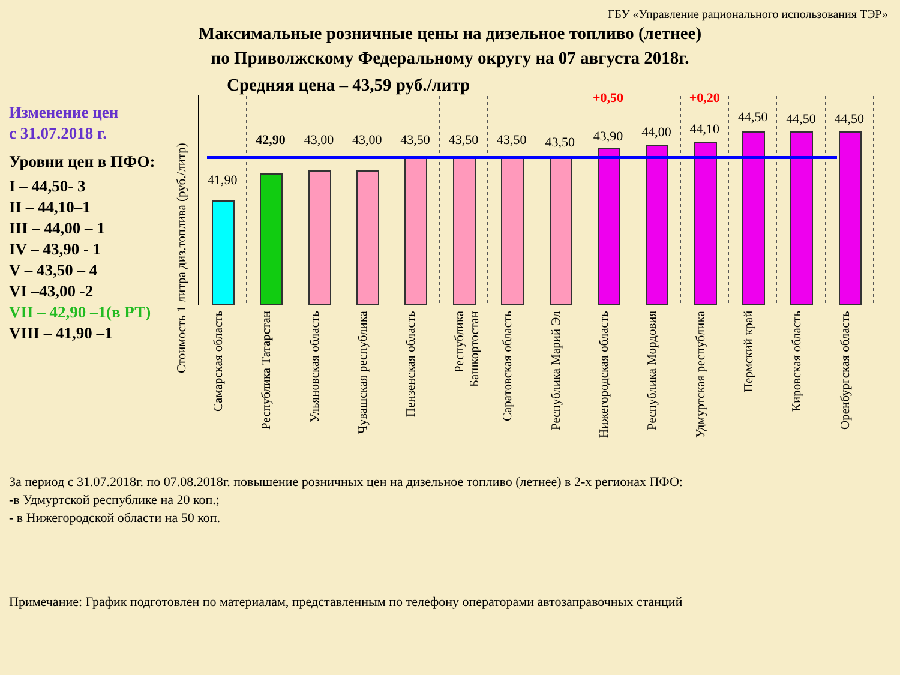ГБУ «Управление рационального использования ТЭР»
Максимальные розничные цены на дизельное топливо (летнее)
по Приволжскому Федеральному округу на 07 августа 2018г.
Средняя цена – 43,59 руб./литр
Изменение цен
с 31.07.2018 г.
Уровни цен в ПФО:
I – 44,50- 3
II – 44,10–1
III – 44,00 – 1
IV – 43,90 - 1
V – 43,50 – 4
VI –43,00 -2
VII – 42,90 –1(в РТ)
VIII – 41,90 –1
Стоимость 1 литра диз.топлива (руб./литр)
41,90
Самарская область
42,90
Республика Татарстан
43,00
Ульяновская область
43,00
Чувашская республика
43,50
Пензенская область
43,50
Республика Башкортостан
43,50
Саратовская область
43,50
Республика Марий Эл
+0,50
43,90
Нижегородская область
44,00
Республика Мордовия
+0,20
44,10
Удмуртская республика
44,50
Пермский край
44,50
Кировская область
44,50
Оренбургская область
За период с 31.07.2018г. по 07.08.2018г. повышение розничных цен на дизельное топливо (летнее) в 2-х регионах ПФО:
-в Удмуртской республике на 20 коп.;
- в Нижегородской области на 50 коп.
Примечание: График подготовлен по материалам, представленным по телефону операторами автозаправочных станций